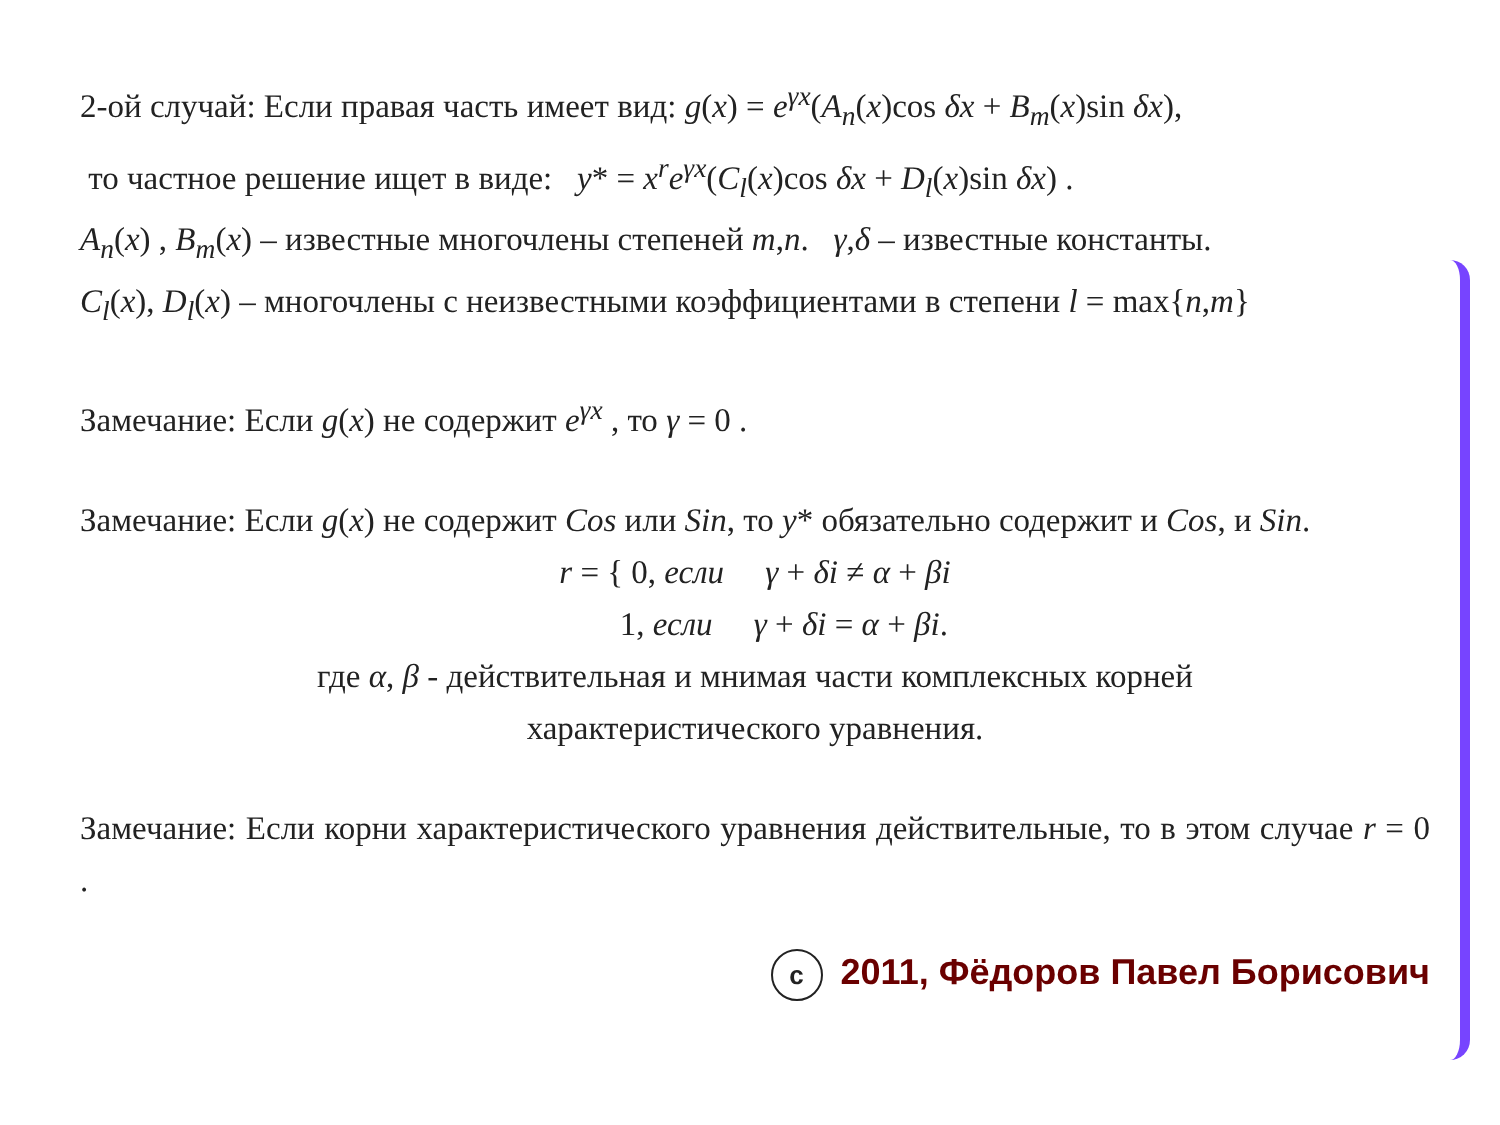2-ой случай: Если правая часть имеет вид: g(x) = e<sup>γx</sup>(A<sub>n</sub>(x)cos δx + B<sub>m</sub>(x)sin δx),
то частное решение ищет в виде: y* = x<sup>r</sup>e<sup>γx</sup>(C<sub>l</sub>(x)cos δx + D<sub>l</sub>(x)sin δx) .
A<sub>n</sub>(x) , B<sub>m</sub>(x) – известные многочлены степеней m,n. γ,δ – известные константы.
C<sub>l</sub>(x), D<sub>l</sub>(x) – многочлены с неизвестными коэффициентами в степени l = max{n,m}
Замечание: Если g(x) не содержит e<sup>γx</sup> , то γ = 0 .
Замечание: Если g(x) не содержит Cos или Sin, то y* обязательно содержит и Cos, и Sin.
r = { 0, если γ + δi ≠ α + βi
1, если γ + δi = α + βi.
где α, β - действительная и мнимая части комплексных корней
характеристического уравнения.
Замечание: Если корни характеристического уравнения действительные, то в этом случае r = 0 .
c 2011, Фёдоров Павел Борисович